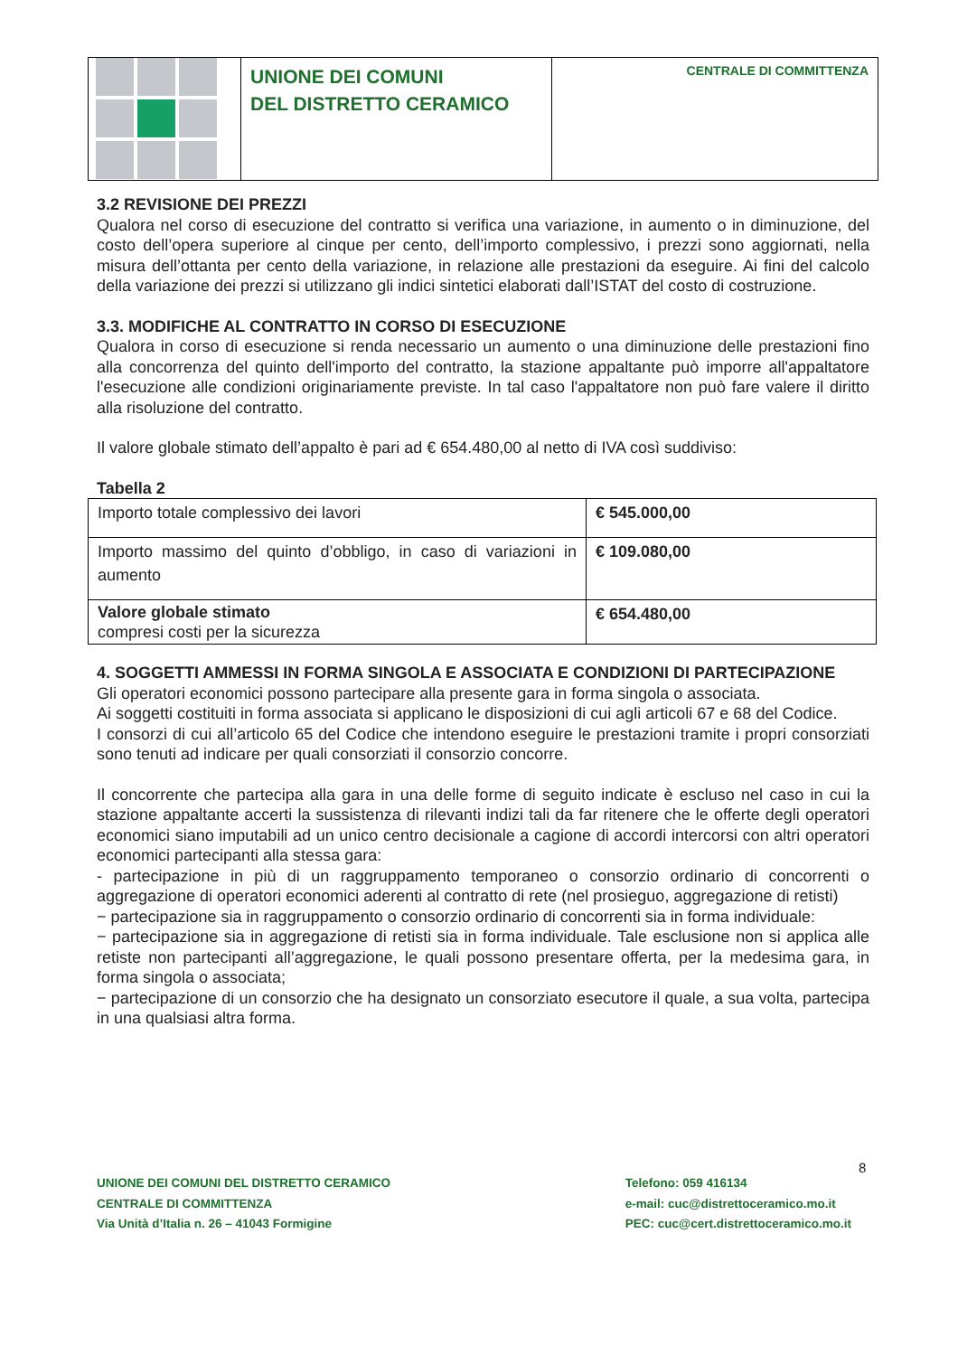UNIONE DEI COMUNI
DEL DISTRETTO CERAMICO
CENTRALE DI COMMITTENZA
3.2 REVISIONE DEI PREZZI
Qualora nel corso di esecuzione del contratto si verifica una variazione, in aumento o in diminuzione, del costo dell’opera superiore al cinque per cento, dell’importo complessivo, i prezzi sono aggiornati, nella misura dell’ottanta per cento della variazione, in relazione alle prestazioni da eseguire. Ai fini del calcolo della variazione dei prezzi si utilizzano gli indici sintetici elaborati dall’ISTAT del costo di costruzione.
3.3. MODIFICHE AL CONTRATTO IN CORSO DI ESECUZIONE
Qualora in corso di esecuzione si renda necessario un aumento o una diminuzione delle prestazioni fino alla concorrenza del quinto dell'importo del contratto, la stazione appaltante può imporre all'appaltatore l'esecuzione alle condizioni originariamente previste. In tal caso l'appaltatore non può fare valere il diritto alla risoluzione del contratto.
Il valore globale stimato dell’appalto è pari ad € 654.480,00 al netto di IVA così suddiviso:
Tabella 2
| Importo totale complessivo dei lavori | € 545.000,00 |
| Importo massimo del quinto d’obbligo, in caso di variazioni in aumento | € 109.080,00 |
| Valore globale stimato compresi costi per la sicurezza | € 654.480,00 |
4. SOGGETTI AMMESSI IN FORMA SINGOLA E ASSOCIATA E CONDIZIONI DI PARTECIPAZIONE
Gli operatori economici possono partecipare alla presente gara in forma singola o associata.
Ai soggetti costituiti in forma associata si applicano le disposizioni di cui agli articoli 67 e 68 del Codice.
I consorzi di cui all’articolo 65 del Codice che intendono eseguire le prestazioni tramite i propri consorziati sono tenuti ad indicare per quali consorziati il consorzio concorre.
Il concorrente che partecipa alla gara in una delle forme di seguito indicate è escluso nel caso in cui la stazione appaltante accerti la sussistenza di rilevanti indizi tali da far ritenere che le offerte degli operatori economici siano imputabili ad un unico centro decisionale a cagione di accordi intercorsi con altri operatori economici partecipanti alla stessa gara:
- partecipazione in più di un raggruppamento temporaneo o consorzio ordinario di concorrenti o aggregazione di operatori economici aderenti al contratto di rete (nel prosieguo, aggregazione di retisti)
− partecipazione sia in raggruppamento o consorzio ordinario di concorrenti sia in forma individuale:
− partecipazione sia in aggregazione di retisti sia in forma individuale. Tale esclusione non si applica alle retiste non partecipanti all’aggregazione, le quali possono presentare offerta, per la medesima gara, in forma singola o associata;
− partecipazione di un consorzio che ha designato un consorziato esecutore il quale, a sua volta, partecipa in una qualsiasi altra forma.
8
UNIONE DEI COMUNI DEL DISTRETTO CERAMICO
CENTRALE DI COMMITTENZA
Via Unità d’Italia n. 26 – 41043 Formigine
Telefono: 059 416134
e-mail: cuc@distrettoceramico.mo.it
PEC: cuc@cert.distrettoceramico.mo.it